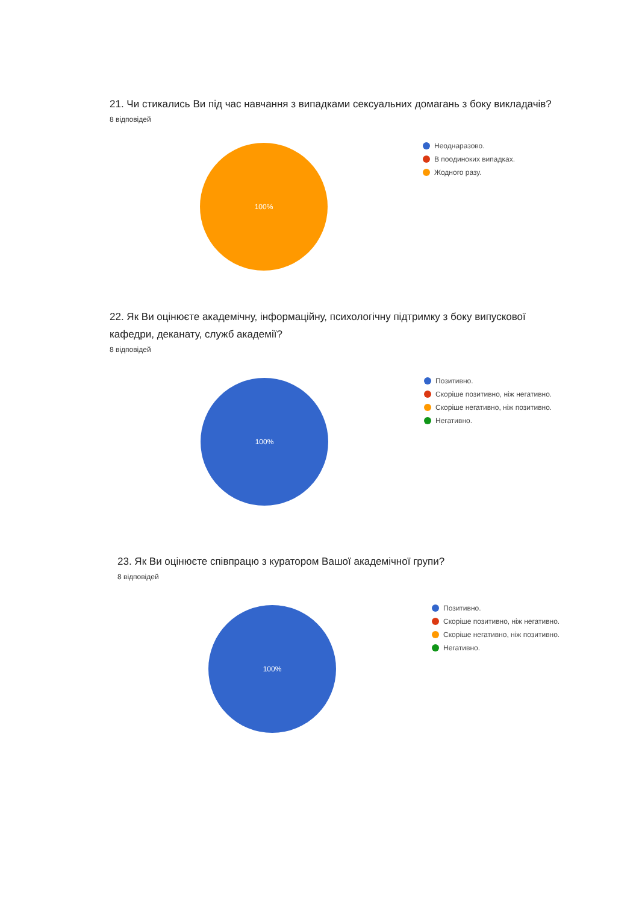21. Чи стикались Ви під час навчання з випадками сексуальних домагань з боку викладачів?
8 відповідей
100%
Неоднаразово.
В поодиноких випадках.
Жодного разу.
22. Як Ви оцінюєте академічну, інформаційну, психологічну підтримку з боку випускової
кафедри, деканату, служб академії?
8 відповідей
100%
Позитивно.
Скоріше позитивно, ніж негативно.
Скоріше негативно, ніж позитивно.
Негативно.
23. Як Ви оцінюєте співпрацю з куратором Вашої академічної групи?
8 відповідей
100%
Позитивно.
Скоріше позитивно, ніж негативно.
Скоріше негативно, ніж позитивно.
Негативно.